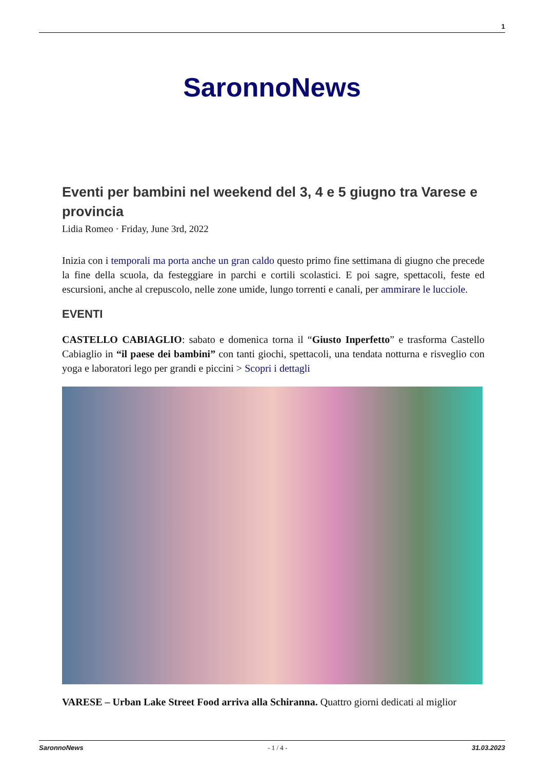1
SaronnoNews
Eventi per bambini nel weekend del 3, 4 e 5 giugno tra Varese e provincia
Lidia Romeo · Friday, June 3rd, 2022
Inizia con i temporali ma porta anche un gran caldo questo primo fine settimana di giugno che precede la fine della scuola, da festeggiare in parchi e cortili scolastici. E poi sagre, spettacoli, feste ed escursioni, anche al crepuscolo, nelle zone umide, lungo torrenti e canali, per ammirare le lucciole.
EVENTI
CASTELLO CABIAGLIO: sabato e domenica torna il “Giusto Inperfetto” e trasforma Castello Cabiaglio in “il paese dei bambini” con tanti giochi, spettacoli, una tendata notturna e risveglio con yoga e laboratori lego per grandi e piccini > Scopri i dettagli
VARESE – Urban Lake Street Food arriva alla Schiranna. Quattro giorni dedicati al miglior
SaronnoNews - 1 / 4 - 31.03.2023